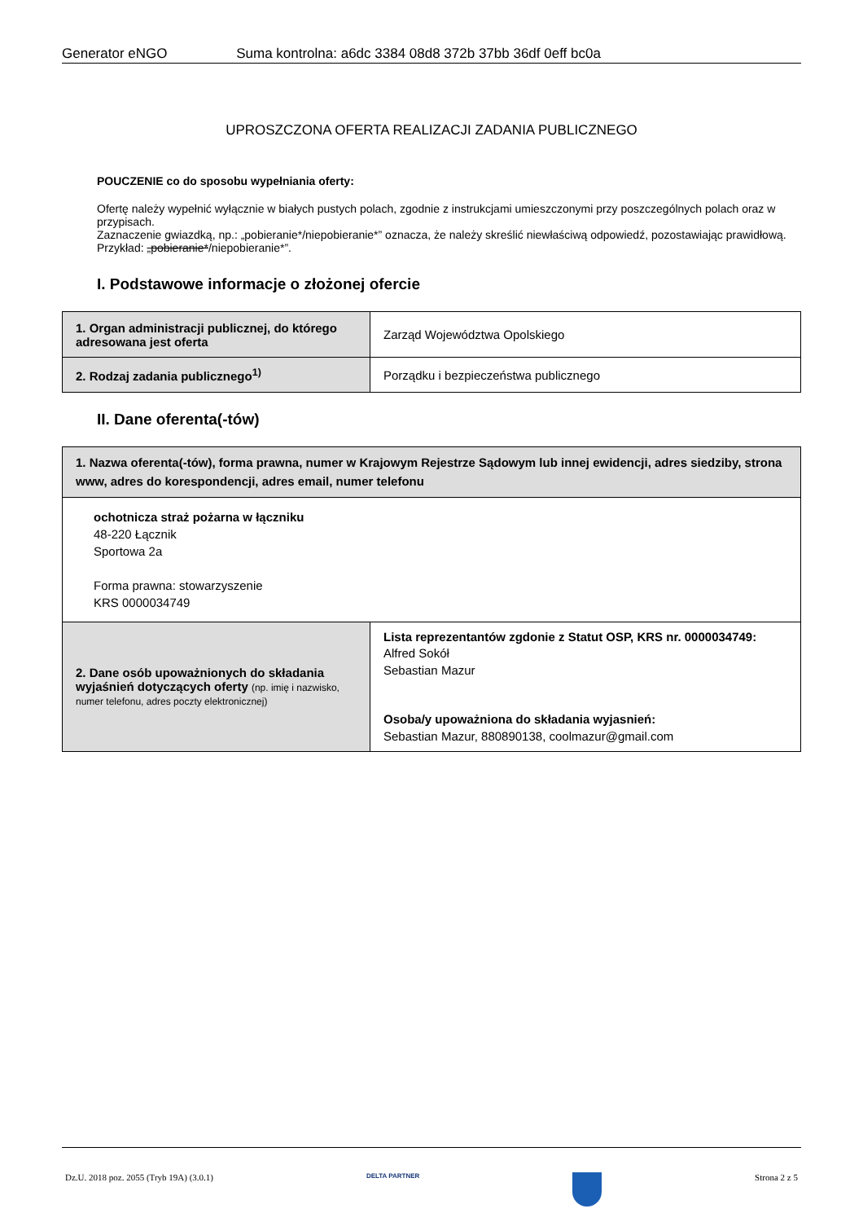Generator eNGO Suma kontrolna: a6dc 3384 08d8 372b 37bb 36df 0eff bc0a
UPROSZCZONA OFERTA REALIZACJI ZADANIA PUBLICZNEGO
POUCZENIE co do sposobu wypełniania oferty:
Ofertę należy wypełnić wyłącznie w białych pustych polach, zgodnie z instrukcjami umieszczonymi przy poszczególnych polach oraz w przypisach.
Zaznaczenie gwiazdką, np.: „pobieranie*/niepobieranie*” oznacza, że należy skreślić niewłaściwą odpowiedź, pozostawiając prawidłową. Przykład: „pobieranie*/niepobieranie*”.
I. Podstawowe informacje o złożonej ofercie
| 1. Organ administracji publicznej, do którego adresowana jest oferta | Zarząd Województwa Opolskiego |
| 2. Rodzaj zadania publicznego<sup>1)</sup> | Porządku i bezpieczeństwa publicznego |
II. Dane oferenta(-tów)
| 1. Nazwa oferenta(-tów), forma prawna, numer w Krajowym Rejestrze Sądowym lub innej ewidencji, adres siedziby, strona www, adres do korespondencji, adres email, numer telefonu | |
| ochotnicza straż pożarna w łączniku 48-220 Łącznik Sportowa 2a Forma prawna: stowarzyszenie KRS 0000034749 | |
| 2. Dane osób upoważnionych do składania wyjaśnień dotyczących oferty (np. imię i nazwisko, numer telefonu, adres poczty elektronicznej) | Lista reprezentantów zgdonie z Statut OSP, KRS nr. 0000034749: Alfred Sokół Sebastian Mazur Osoba/y upoważniona do składania wyjasnień: Sebastian Mazur, 880890138, coolmazur@gmail.com |
Dz.U. 2018 poz. 2055 (Tryb 19A) (3.0.1) DELTA PARTNER Strona 2 z 5